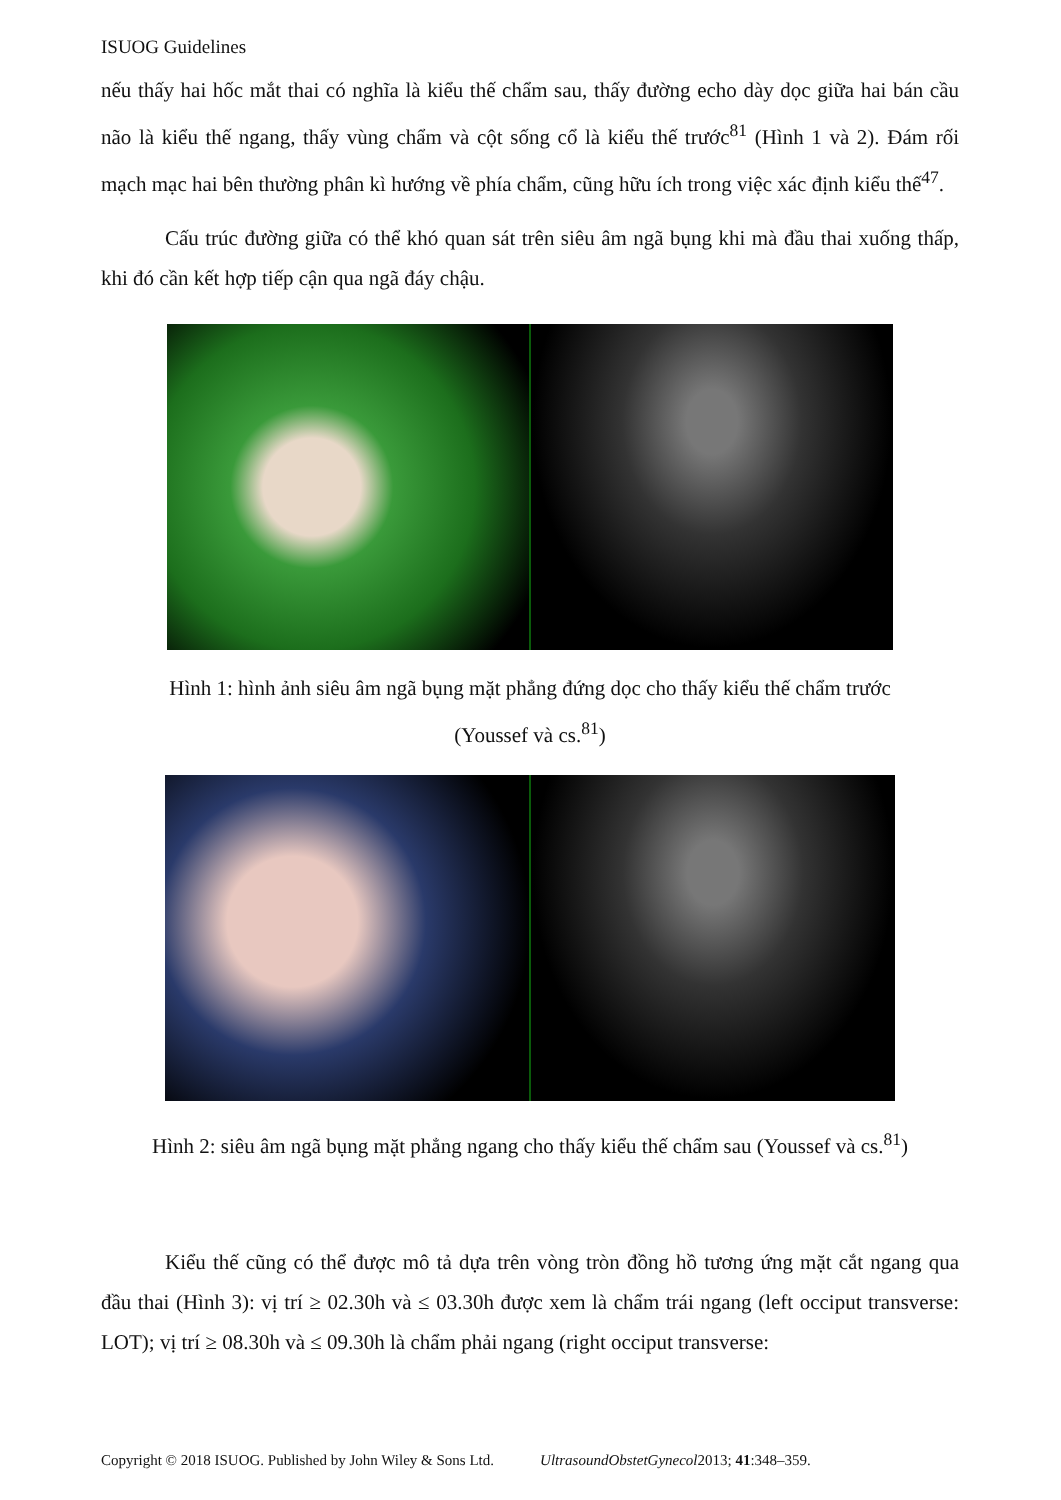ISUOG Guidelines
nếu thấy hai hốc mắt thai có nghĩa là kiểu thế chẩm sau, thấy đường echo dày dọc giữa hai bán cầu não là kiểu thế ngang, thấy vùng chẩm và cột sống cổ là kiểu thế trước<sup>81</sup> (Hình 1 và 2). Đám rối mạch mạc hai bên thường phân kì hướng về phía chẩm, cũng hữu ích trong việc xác định kiểu thế<sup>47</sup>.
Cấu trúc đường giữa có thể khó quan sát trên siêu âm ngã bụng khi mà đầu thai xuống thấp, khi đó cần kết hợp tiếp cận qua ngã đáy chậu.
Hình 1: hình ảnh siêu âm ngã bụng mặt phẳng đứng dọc cho thấy kiểu thế chẩm trước
(Youssef và cs.<sup>81</sup>)
Hình 2: siêu âm ngã bụng mặt phẳng ngang cho thấy kiểu thế chẩm sau (Youssef và cs.<sup>81</sup>)
Kiểu thế cũng có thể được mô tả dựa trên vòng tròn đồng hồ tương ứng mặt cắt ngang qua đầu thai (Hình 3): vị trí ≥ 02.30h và ≤ 03.30h được xem là chẩm trái ngang (left occiput transverse: LOT); vị trí ≥ 08.30h và ≤ 09.30h là chẩm phải ngang (right occiput transverse:
Copyright © 2018 ISUOG. Published by John Wiley & Sons Ltd. UltrasoundObstetGynecol2013; 41:348–359.